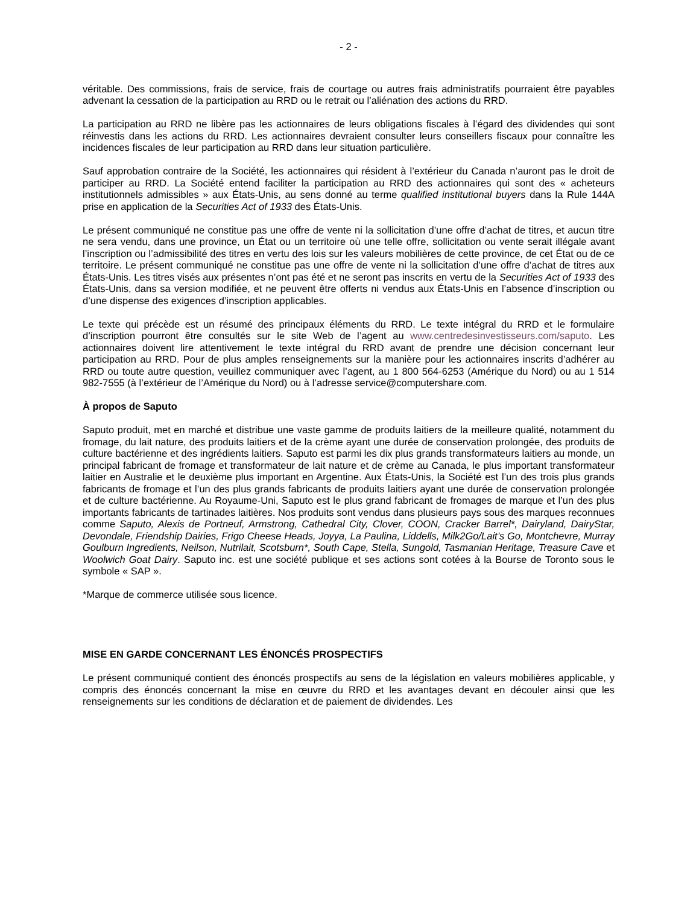- 2 -
véritable. Des commissions, frais de service, frais de courtage ou autres frais administratifs pourraient être payables advenant la cessation de la participation au RRD ou le retrait ou l’aliénation des actions du RRD.
La participation au RRD ne libère pas les actionnaires de leurs obligations fiscales à l’égard des dividendes qui sont réinvestis dans les actions du RRD. Les actionnaires devraient consulter leurs conseillers fiscaux pour connaître les incidences fiscales de leur participation au RRD dans leur situation particulière.
Sauf approbation contraire de la Société, les actionnaires qui résident à l’extérieur du Canada n’auront pas le droit de participer au RRD. La Société entend faciliter la participation au RRD des actionnaires qui sont des « acheteurs institutionnels admissibles » aux États-Unis, au sens donné au terme qualified institutional buyers dans la Rule 144A prise en application de la Securities Act of 1933 des États-Unis.
Le présent communiqué ne constitue pas une offre de vente ni la sollicitation d’une offre d’achat de titres, et aucun titre ne sera vendu, dans une province, un État ou un territoire où une telle offre, sollicitation ou vente serait illégale avant l’inscription ou l’admissibilité des titres en vertu des lois sur les valeurs mobilières de cette province, de cet État ou de ce territoire. Le présent communiqué ne constitue pas une offre de vente ni la sollicitation d’une offre d’achat de titres aux États-Unis. Les titres visés aux présentes n’ont pas été et ne seront pas inscrits en vertu de la Securities Act of 1933 des États-Unis, dans sa version modifiée, et ne peuvent être offerts ni vendus aux États-Unis en l’absence d’inscription ou d’une dispense des exigences d’inscription applicables.
Le texte qui précède est un résumé des principaux éléments du RRD. Le texte intégral du RRD et le formulaire d’inscription pourront être consultés sur le site Web de l’agent au www.centredesinvestisseurs.com/saputo. Les actionnaires doivent lire attentivement le texte intégral du RRD avant de prendre une décision concernant leur participation au RRD. Pour de plus amples renseignements sur la manière pour les actionnaires inscrits d’adhérer au RRD ou toute autre question, veuillez communiquer avec l’agent, au 1 800 564-6253 (Amérique du Nord) ou au 1 514 982-7555 (à l’extérieur de l’Amérique du Nord) ou à l’adresse service@computershare.com.
À propos de Saputo
Saputo produit, met en marché et distribue une vaste gamme de produits laitiers de la meilleure qualité, notamment du fromage, du lait nature, des produits laitiers et de la crème ayant une durée de conservation prolongée, des produits de culture bactérienne et des ingrédients laitiers. Saputo est parmi les dix plus grands transformateurs laitiers au monde, un principal fabricant de fromage et transformateur de lait nature et de crème au Canada, le plus important transformateur laitier en Australie et le deuxième plus important en Argentine. Aux États-Unis, la Société est l’un des trois plus grands fabricants de fromage et l’un des plus grands fabricants de produits laitiers ayant une durée de conservation prolongée et de culture bactérienne. Au Royaume-Uni, Saputo est le plus grand fabricant de fromages de marque et l’un des plus importants fabricants de tartinades laitières. Nos produits sont vendus dans plusieurs pays sous des marques reconnues comme Saputo, Alexis de Portneuf, Armstrong, Cathedral City, Clover, COON, Cracker Barrel*, Dairyland, DairyStar, Devondale, Friendship Dairies, Frigo Cheese Heads, Joyya, La Paulina, Liddells, Milk2Go/Lait’s Go, Montchevre, Murray Goulburn Ingredients, Neilson, Nutrilait, Scotsburn*, South Cape, Stella, Sungold, Tasmanian Heritage, Treasure Cave et Woolwich Goat Dairy. Saputo inc. est une société publique et ses actions sont cotées à la Bourse de Toronto sous le symbole « SAP ».
*Marque de commerce utilisée sous licence.
MISE EN GARDE CONCERNANT LES ÉNONCÉS PROSPECTIFS
Le présent communiqué contient des énoncés prospectifs au sens de la législation en valeurs mobilières applicable, y compris des énoncés concernant la mise en œuvre du RRD et les avantages devant en découler ainsi que les renseignements sur les conditions de déclaration et de paiement de dividendes. Les